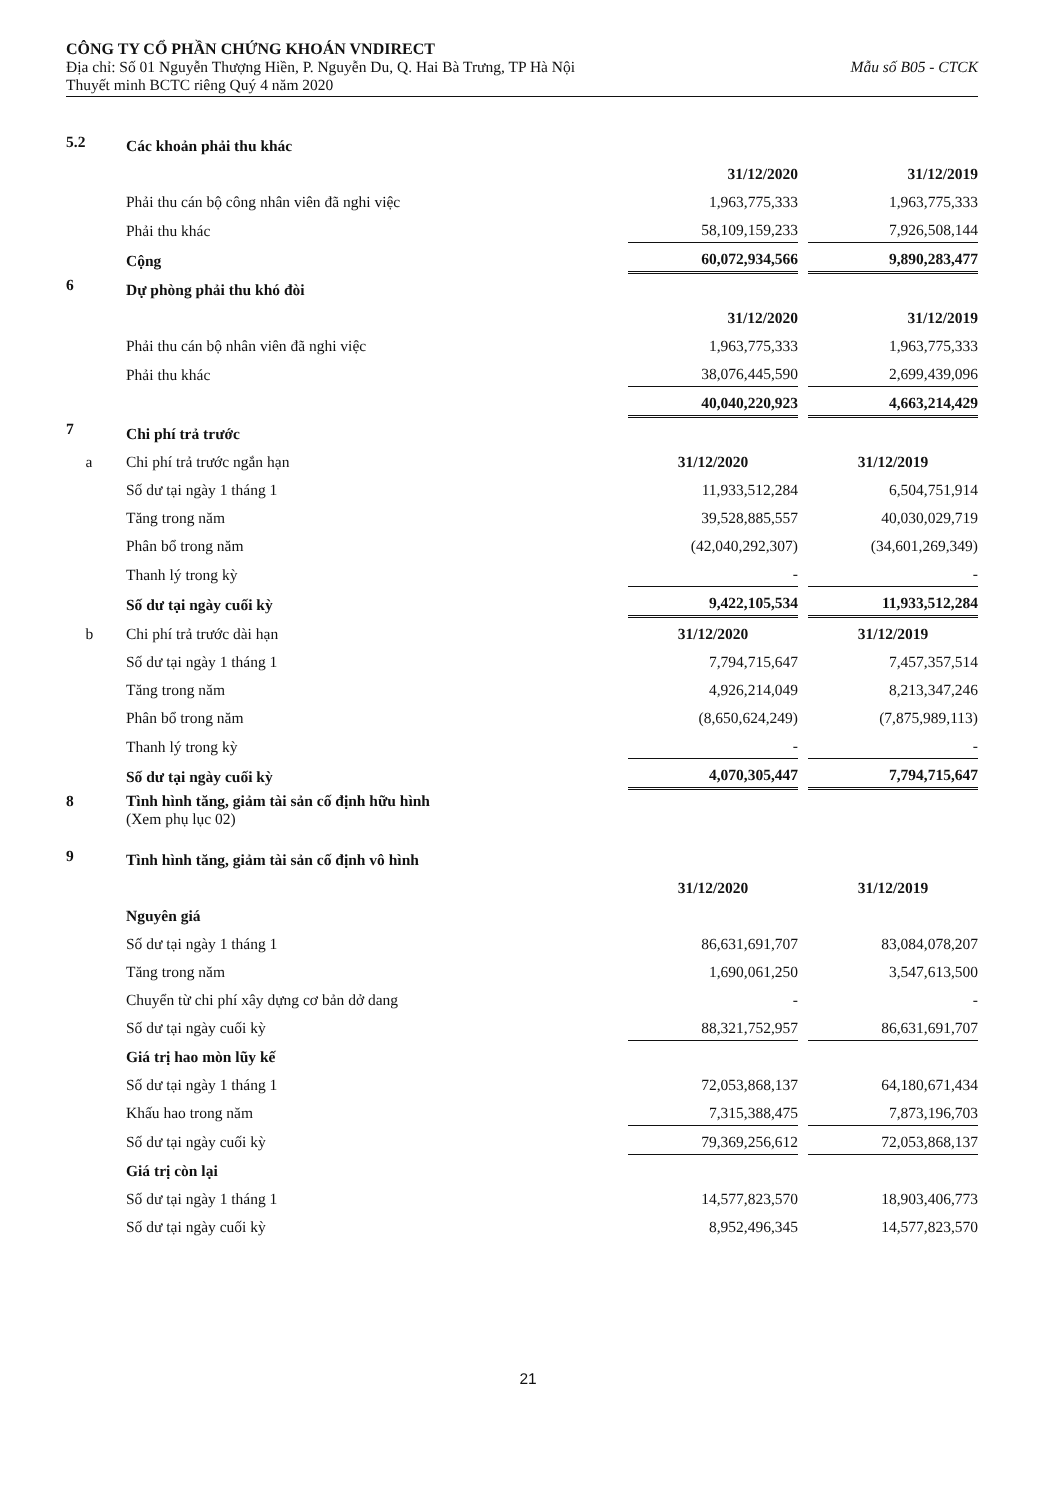CÔNG TY CỔ PHẦN CHỨNG KHOÁN VNDIRECT
Địa chỉ: Số 01 Nguyễn Thượng Hiền, P. Nguyễn Du, Q. Hai Bà Trưng, TP Hà Nội Mẫu số B05 - CTCK
Thuyết minh BCTC riêng Quý 4 năm 2020
| 5.2 | Các khoản phải thu khác | | | |
| | | 31/12/2020 | | 31/12/2019 |
| | Phải thu cán bộ công nhân viên đã nghi việc | 1,963,775,333 | | 1,963,775,333 |
| | Phải thu khác | 58,109,159,233 | | 7,926,508,144 |
| | Cộng | 60,072,934,566 | | 9,890,283,477 |
| 6 | Dự phòng phải thu khó đòi | | | |
| | | 31/12/2020 | | 31/12/2019 |
| | Phải thu cán bộ nhân viên đã nghi việc | 1,963,775,333 | | 1,963,775,333 |
| | Phải thu khác | 38,076,445,590 | | 2,699,439,096 |
| | | 40,040,220,923 | | 4,663,214,429 |
| 7 | Chi phí trả trước | | | |
| a | Chi phí trả trước ngắn hạn | 31/12/2020 | | 31/12/2019 |
| | Số dư tại ngày 1 tháng 1 | 11,933,512,284 | | 6,504,751,914 |
| | Tăng trong năm | 39,528,885,557 | | 40,030,029,719 |
| | Phân bổ trong năm | (42,040,292,307) | | (34,601,269,349) |
| | Thanh lý trong kỳ | - | | - |
| | Số dư tại ngày cuối kỳ | 9,422,105,534 | | 11,933,512,284 |
| b | Chi phí trả trước dài hạn | 31/12/2020 | | 31/12/2019 |
| | Số dư tại ngày 1 tháng 1 | 7,794,715,647 | | 7,457,357,514 |
| | Tăng trong năm | 4,926,214,049 | | 8,213,347,246 |
| | Phân bổ trong năm | (8,650,624,249) | | (7,875,989,113) |
| | Thanh lý trong kỳ | - | | - |
| | Số dư tại ngày cuối kỳ | 4,070,305,447 | | 7,794,715,647 |
| 8 | Tình hình tăng, giảm tài sản cố định hữu hình (Xem phụ lục 02) | | | |
| 9 | Tình hình tăng, giảm tài sản cố định vô hình | | | |
| | | 31/12/2020 | | 31/12/2019 |
| | Nguyên giá | | | |
| | Số dư tại ngày 1 tháng 1 | 86,631,691,707 | | 83,084,078,207 |
| | Tăng trong năm | 1,690,061,250 | | 3,547,613,500 |
| | Chuyển từ chi phí xây dựng cơ bản dở dang | - | | - |
| | Số dư tại ngày cuối kỳ | 88,321,752,957 | | 86,631,691,707 |
| | Giá trị hao mòn lũy kế | | | |
| | Số dư tại ngày 1 tháng 1 | 72,053,868,137 | | 64,180,671,434 |
| | Khấu hao trong năm | 7,315,388,475 | | 7,873,196,703 |
| | Số dư tại ngày cuối kỳ | 79,369,256,612 | | 72,053,868,137 |
| | Giá trị còn lại | | | |
| | Số dư tại ngày 1 tháng 1 | 14,577,823,570 | | 18,903,406,773 |
| | Số dư tại ngày cuối kỳ | 8,952,496,345 | | 14,577,823,570 |
21